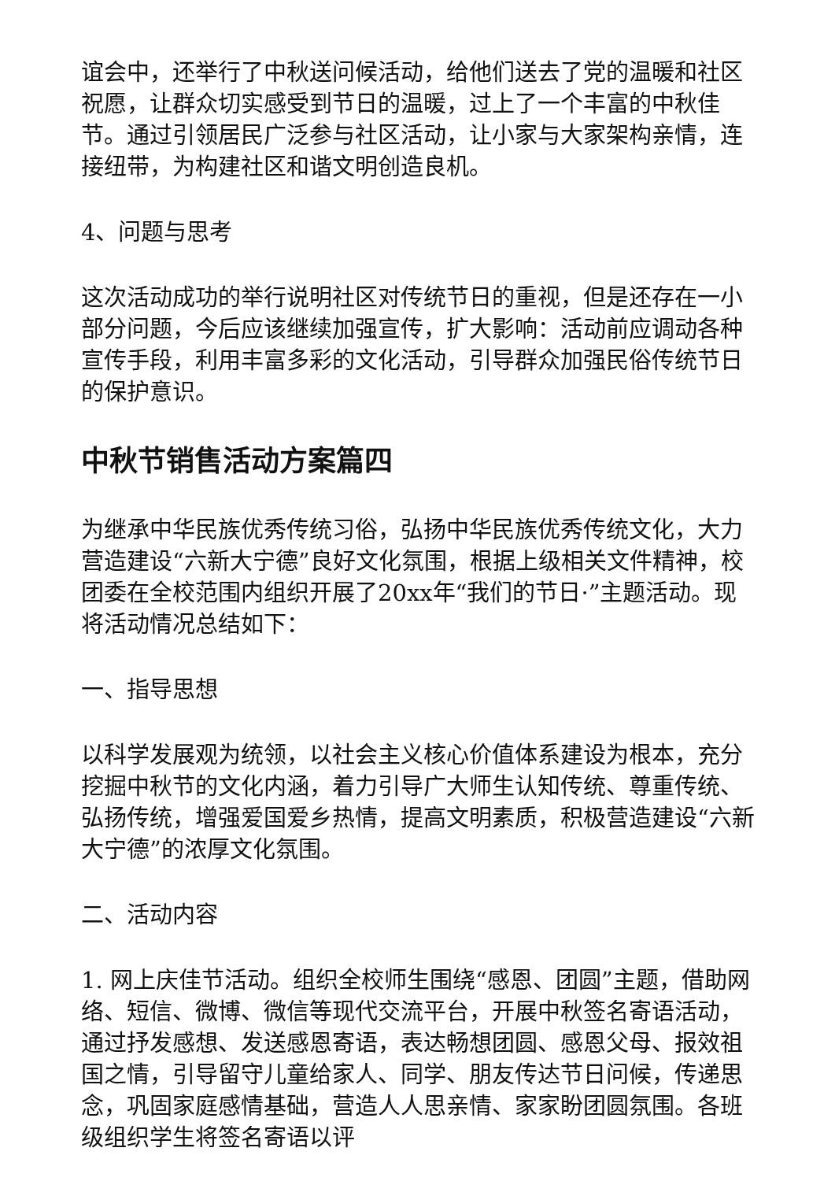谊会中，还举行了中秋送问候活动，给他们送去了党的温暖和社区祝愿，让群众切实感受到节日的温暖，过上了一个丰富的中秋佳节。通过引领居民广泛参与社区活动，让小家与大家架构亲情，连接纽带，为构建社区和谐文明创造良机。
4、问题与思考
这次活动成功的举行说明社区对传统节日的重视，但是还存在一小部分问题，今后应该继续加强宣传，扩大影响：活动前应调动各种宣传手段，利用丰富多彩的文化活动，引导群众加强民俗传统节日的保护意识。
中秋节销售活动方案篇四
为继承中华民族优秀传统习俗，弘扬中华民族优秀传统文化，大力营造建设“六新大宁德”良好文化氛围，根据上级相关文件精神，校团委在全校范围内组织开展了20xx年“我们的节日·”主题活动。现将活动情况总结如下：
一、指导思想
以科学发展观为统领，以社会主义核心价值体系建设为根本，充分挖掘中秋节的文化内涵，着力引导广大师生认知传统、尊重传统、弘扬传统，增强爱国爱乡热情，提高文明素质，积极营造建设“六新大宁德”的浓厚文化氛围。
二、活动内容
1. 网上庆佳节活动。组织全校师生围绕“感恩、团圆”主题，借助网络、短信、微博、微信等现代交流平台，开展中秋签名寄语活动，通过抒发感想、发送感恩寄语，表达畅想团圆、感恩父母、报效祖国之情，引导留守儿童给家人、同学、朋友传达节日问候，传递思念，巩固家庭感情基础，营造人人思亲情、家家盼团圆氛围。各班级组织学生将签名寄语以评